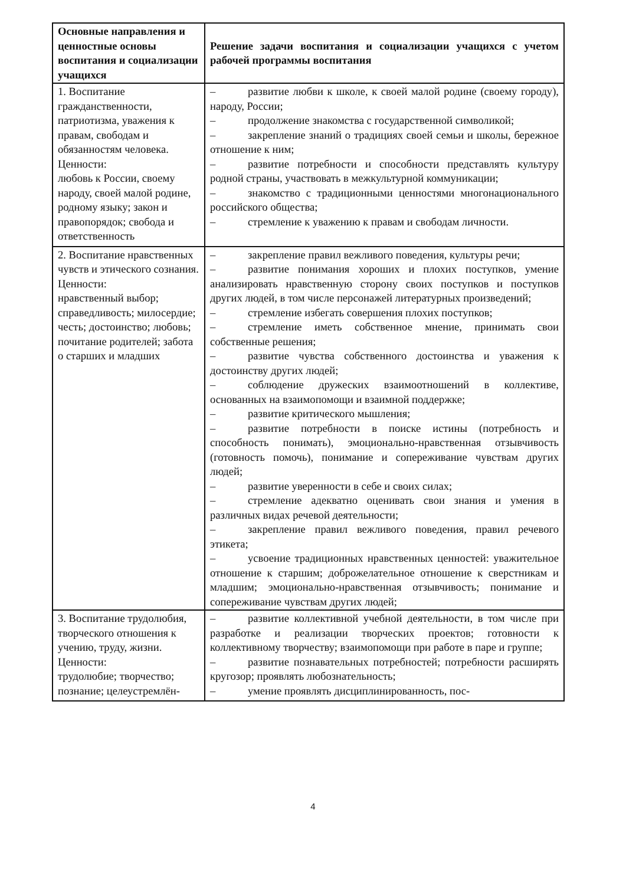| Основные направления и ценностные основы воспитания и социализации учащихся | Решение задачи воспитания и социализации учащихся с учетом рабочей программы воспитания |
| --- | --- |
| 1. Воспитание гражданственности, патриотизма, уважения к правам, свободам и обязанностям человека. Ценности: любовь к России, своему народу, своей малой родине, родному языку; закон и правопорядок; свобода и ответственность | – развитие любви к школе, к своей малой родине (своему городу), народу, России; – продолжение знакомства с государственной символикой; – закрепление знаний о традициях своей семьи и школы, бережное отношение к ним; – развитие потребности и способности представлять культуру родной страны, участвовать в межкультурной коммуникации; – знакомство с традиционными ценностями многонационального российского общества; – стремление к уважению к правам и свободам личности. |
| 2. Воспитание нравственных чувств и этического сознания. Ценности: нравственный выбор; справедливость; милосердие; честь; достоинство; любовь; почитание родителей; забота о старших и младших | – закрепление правил вежливого поведения, культуры речи; – развитие понимания хороших и плохих поступков, умение анализировать нравственную сторону своих поступков и поступков других людей, в том числе персонажей литературных произведений; – стремление избегать совершения плохих поступков; – стремление иметь собственное мнение, принимать свои собственные решения; – развитие чувства собственного достоинства и уважения к достоинству других людей; – соблюдение дружеских взаимоотношений в коллективе, основанных на взаимопомощи и взаимной поддержке; – развитие критического мышления; – развитие потребности в поиске истины (потребность и способность понимать), эмоционально-нравственная отзывчивость (готовность помочь), понимание и сопереживание чувствам других людей; – развитие уверенности в себе и своих силах; – стремление адекватно оценивать свои знания и умения в различных видах речевой деятельности; – закрепление правил вежливого поведения, правил речевого этикета; – усвоение традиционных нравственных ценностей: уважительное отношение к старшим; доброжелательное отношение к сверстникам и младшим; эмоционально-нравственная отзывчивость; понимание и сопереживание чувствам других людей; |
| 3. Воспитание трудолюбия, творческого отношения к учению, труду, жизни. Ценности: трудолюбие; творчество; познание; целеустремлён- | – развитие коллективной учебной деятельности, в том числе при разработке и реализации творческих проектов; готовности к коллективному творчеству; взаимопомощи при работе в паре и группе; – развитие познавательных потребностей; потребности расширять кругозор; проявлять любознательность; – умение проявлять дисциплинированность, пос- |
4